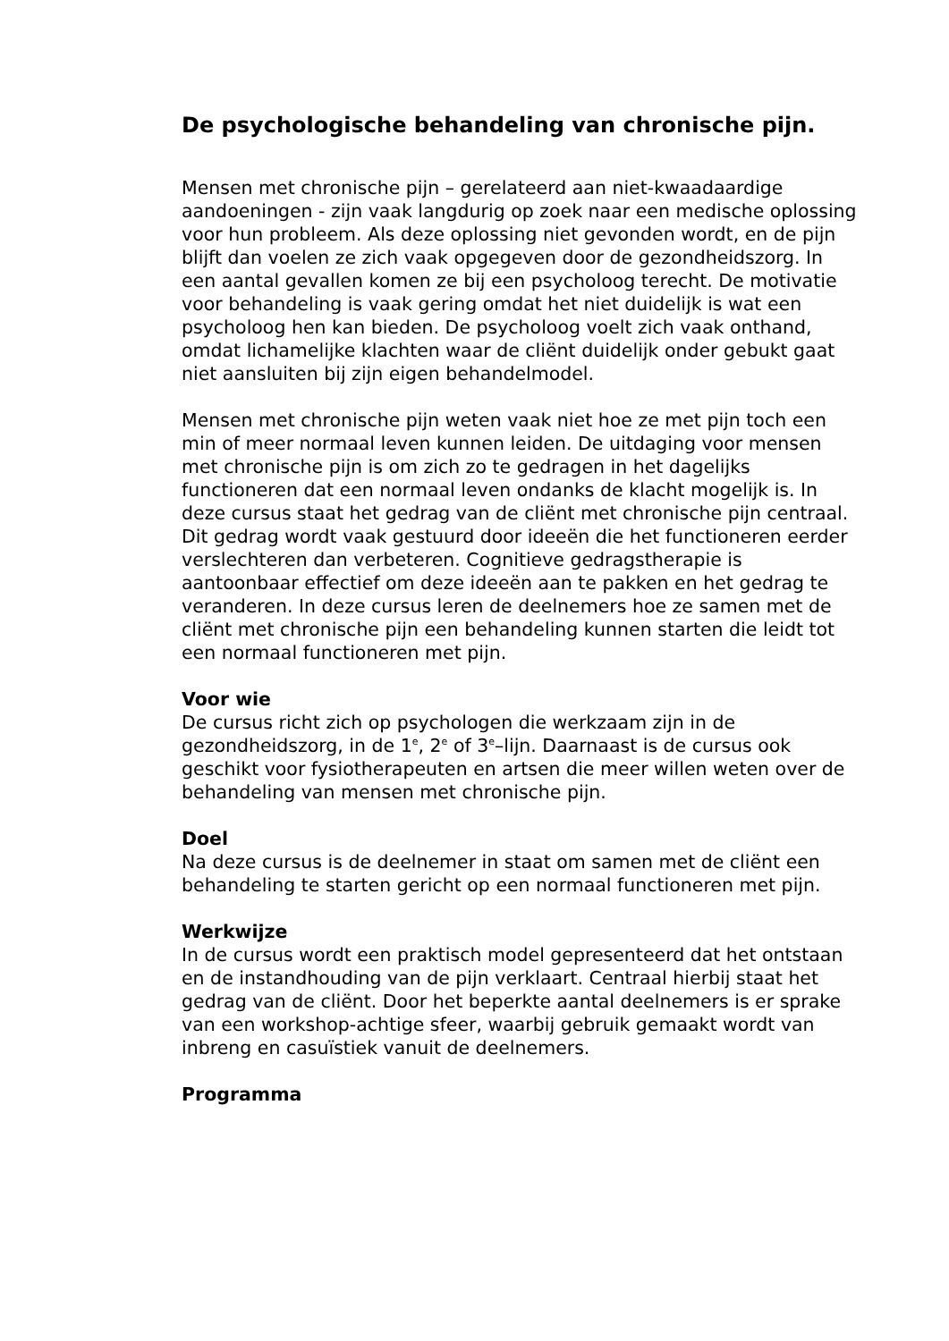De psychologische behandeling van chronische pijn.
Mensen met chronische pijn – gerelateerd aan niet-kwaadaardige aandoeningen - zijn vaak langdurig op zoek naar een medische oplossing voor hun probleem. Als deze oplossing niet gevonden wordt, en de pijn blijft dan voelen ze zich vaak opgegeven door de gezondheidszorg. In een aantal gevallen komen ze bij een psycholoog terecht. De motivatie voor behandeling is vaak gering omdat het niet duidelijk is wat een psycholoog hen kan bieden. De psycholoog voelt zich vaak onthand, omdat lichamelijke klachten waar de cliënt duidelijk onder gebukt gaat niet aansluiten bij zijn eigen behandelmodel.
Mensen met chronische pijn weten vaak niet hoe ze met pijn toch een min of meer normaal leven kunnen leiden. De uitdaging voor mensen met chronische pijn is om zich zo te gedragen in het dagelijks functioneren dat een normaal leven ondanks de klacht mogelijk is. In deze cursus staat het gedrag van de cliënt met chronische pijn centraal. Dit gedrag wordt vaak gestuurd door ideeën die het functioneren eerder verslechteren dan verbeteren. Cognitieve gedragstherapie is aantoonbaar effectief om deze ideeën aan te pakken en het gedrag te veranderen. In deze cursus leren de deelnemers hoe ze samen met de cliënt met chronische pijn een behandeling kunnen starten die leidt tot een normaal functioneren met pijn.
Voor wie
De cursus richt zich op psychologen die werkzaam zijn in de gezondheidszorg, in de 1<sup>e</sup>, 2<sup>e</sup> of 3<sup>e</sup>–lijn. Daarnaast is de cursus ook geschikt voor fysiotherapeuten en artsen die meer willen weten over de behandeling van mensen met chronische pijn.
Doel
Na deze cursus is de deelnemer in staat om samen met de cliënt een behandeling te starten gericht op een normaal functioneren met pijn.
Werkwijze
In de cursus wordt een praktisch model gepresenteerd dat het ontstaan en de instandhouding van de pijn verklaart. Centraal hierbij staat het gedrag van de cliënt. Door het beperkte aantal deelnemers is er sprake van een workshop-achtige sfeer, waarbij gebruik gemaakt wordt van inbreng en casuïstiek vanuit de deelnemers.
Programma